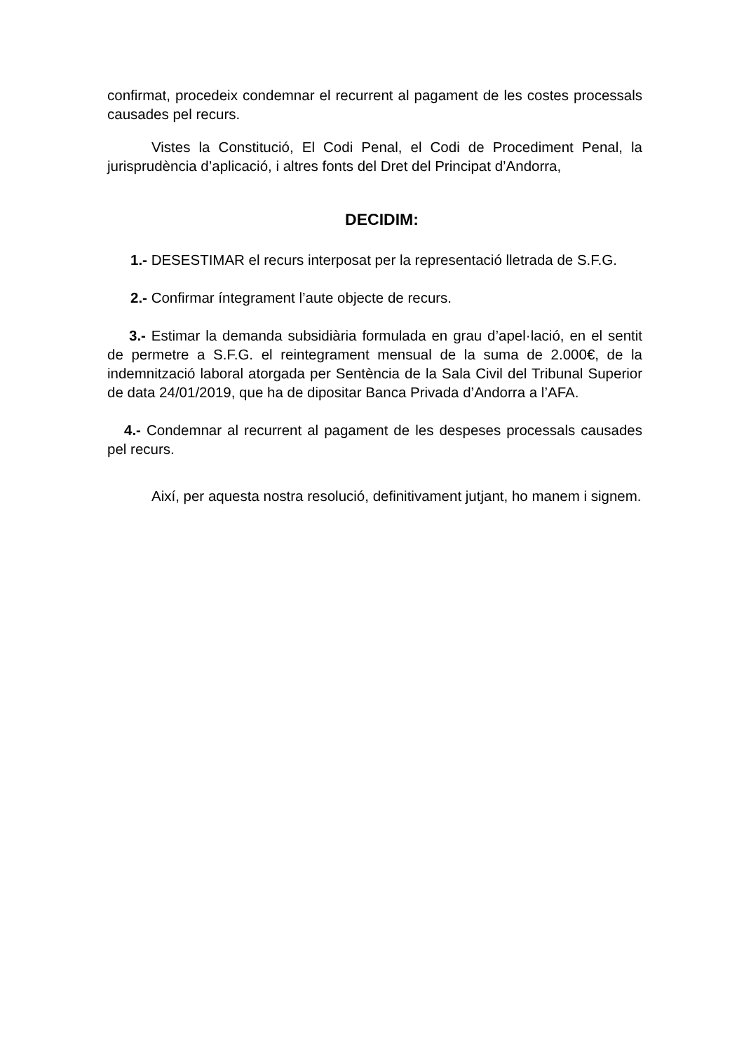confirmat, procedeix condemnar el recurrent al pagament de les costes processals causades pel recurs.
Vistes la Constitució, El Codi Penal, el Codi de Procediment Penal, la jurisprudència d’aplicació, i altres fonts del Dret del Principat d’Andorra,
DECIDIM:
1.- DESESTIMAR el recurs interposat per la representació lletrada de S.F.G.
2.- Confirmar íntegrament l’aute objecte de recurs.
3.- Estimar la demanda subsidiària formulada en grau d’apel·lació, en el sentit de permetre a S.F.G. el reintegrament mensual de la suma de 2.000€, de la indemnització laboral atorgada per Sentència de la Sala Civil del Tribunal Superior de data 24/01/2019, que ha de dipositar Banca Privada d’Andorra a l’AFA.
4.- Condemnar al recurrent al pagament de les despeses processals causades pel recurs.
Així, per aquesta nostra resolució, definitivament jutjant, ho manem i signem.